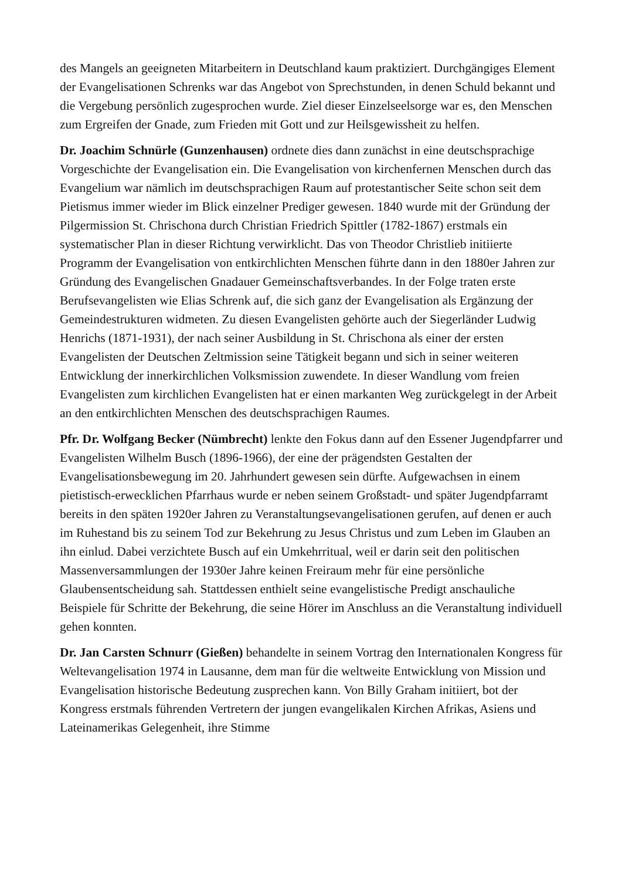des Mangels an geeigneten Mitarbeitern in Deutschland kaum praktiziert. Durchgängiges Element der Evangelisationen Schrenks war das Angebot von Sprechstunden, in denen Schuld bekannt und die Vergebung persönlich zugesprochen wurde. Ziel dieser Einzelseelsorge war es, den Menschen zum Ergreifen der Gnade, zum Frieden mit Gott und zur Heilsgewissheit zu helfen.
Dr. Joachim Schnürle (Gunzenhausen) ordnete dies dann zunächst in eine deutschsprachige Vorgeschichte der Evangelisation ein. Die Evangelisation von kirchenfernen Menschen durch das Evangelium war nämlich im deutschsprachigen Raum auf protestantischer Seite schon seit dem Pietismus immer wieder im Blick einzelner Prediger gewesen. 1840 wurde mit der Gründung der Pilgermission St. Chrischona durch Christian Friedrich Spittler (1782-1867) erstmals ein systematischer Plan in dieser Richtung verwirklicht. Das von Theodor Christlieb initiierte Programm der Evangelisation von entkirchlichten Menschen führte dann in den 1880er Jahren zur Gründung des Evangelischen Gnadauer Gemeinschaftsverbandes. In der Folge traten erste Berufsevangelisten wie Elias Schrenk auf, die sich ganz der Evangelisation als Ergänzung der Gemeindestrukturen widmeten. Zu diesen Evangelisten gehörte auch der Siegerländer Ludwig Henrichs (1871-1931), der nach seiner Ausbildung in St. Chrischona als einer der ersten Evangelisten der Deutschen Zeltmission seine Tätigkeit begann und sich in seiner weiteren Entwicklung der innerkirchlichen Volksmission zuwendete. In dieser Wandlung vom freien Evangelisten zum kirchlichen Evangelisten hat er einen markanten Weg zurückgelegt in der Arbeit an den entkirchlichten Menschen des deutschsprachigen Raumes.
Pfr. Dr. Wolfgang Becker (Nümbrecht) lenkte den Fokus dann auf den Essener Jugendpfarrer und Evangelisten Wilhelm Busch (1896-1966), der eine der prägendsten Gestalten der Evangelisationsbewegung im 20. Jahrhundert gewesen sein dürfte. Aufgewachsen in einem pietistisch-erwecklichen Pfarrhaus wurde er neben seinem Großstadt- und später Jugendpfarramt bereits in den späten 1920er Jahren zu Veranstaltungsevangelisationen gerufen, auf denen er auch im Ruhestand bis zu seinem Tod zur Bekehrung zu Jesus Christus und zum Leben im Glauben an ihn einlud. Dabei verzichtete Busch auf ein Umkehrritual, weil er darin seit den politischen Massenversammlungen der 1930er Jahre keinen Freiraum mehr für eine persönliche Glaubensentscheidung sah. Stattdessen enthielt seine evangelistische Predigt anschauliche Beispiele für Schritte der Bekehrung, die seine Hörer im Anschluss an die Veranstaltung individuell gehen konnten.
Dr. Jan Carsten Schnurr (Gießen) behandelte in seinem Vortrag den Internationalen Kongress für Weltevangelisation 1974 in Lausanne, dem man für die weltweite Entwicklung von Mission und Evangelisation historische Bedeutung zusprechen kann. Von Billy Graham initiiert, bot der Kongress erstmals führenden Vertretern der jungen evangelikalen Kirchen Afrikas, Asiens und Lateinamerikas Gelegenheit, ihre Stimme